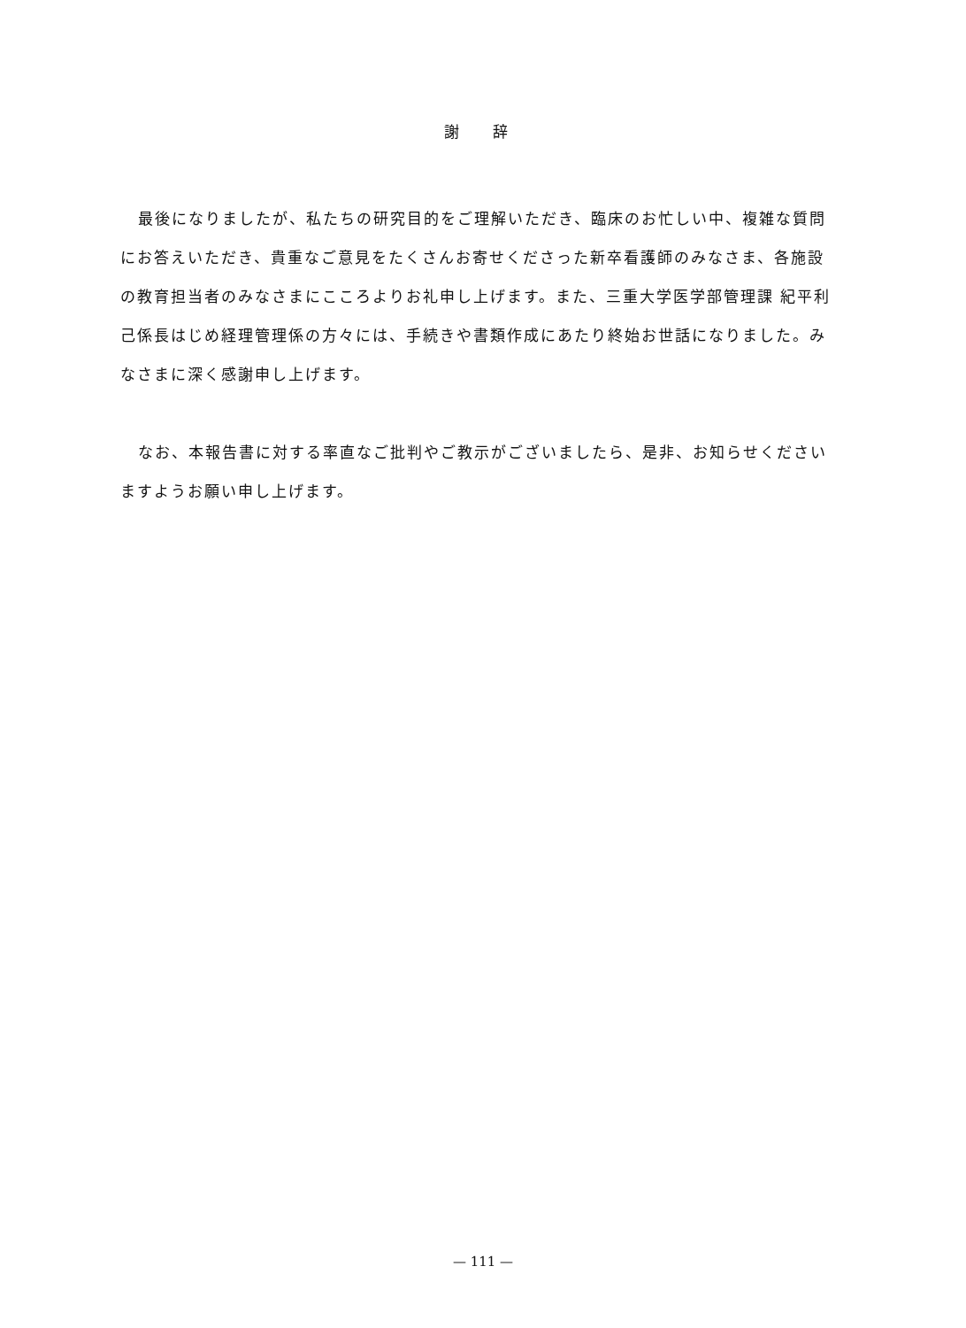謝 辞
最後になりましたが、私たちの研究目的をご理解いただき、臨床のお忙しい中、複雑な質問にお答えいただき、貴重なご意見をたくさんお寄せくださった新卒看護師のみなさま、各施設の教育担当者のみなさまにこころよりお礼申し上げます。また、三重大学医学部管理課 紀平利己係長はじめ経理管理係の方々には、手続きや書類作成にあたり終始お世話になりました。みなさまに深く感謝申し上げます。
なお、本報告書に対する率直なご批判やご教示がございましたら、是非、お知らせくださいますようお願い申し上げます。
— 111 —